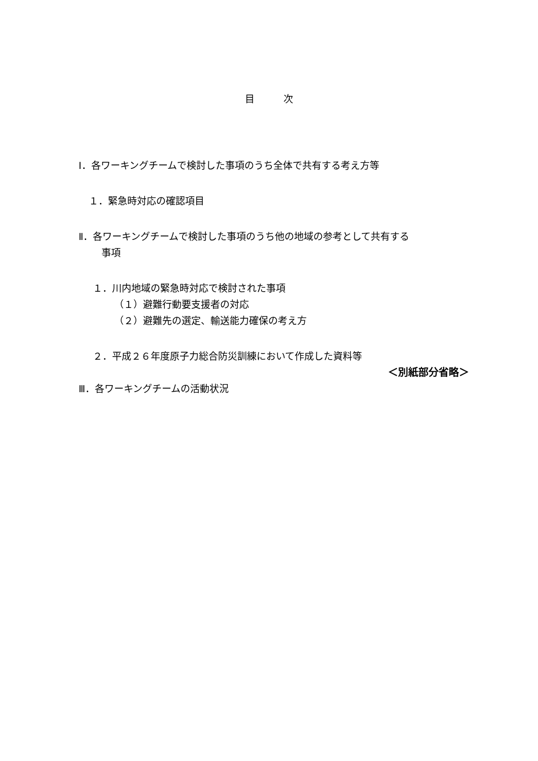目　　　次
Ⅰ．各ワーキングチームで検討した事項のうち全体で共有する考え方等
１．緊急時対応の確認項目
Ⅱ．各ワーキングチームで検討した事項のうち他の地域の参考として共有する
事項
１．川内地域の緊急時対応で検討された事項
（１）避難行動要支援者の対応
（２）避難先の選定、輸送能力確保の考え方
２．平成２６年度原子力総合防災訓練において作成した資料等
＜別紙部分省略＞
Ⅲ．各ワーキングチームの活動状況